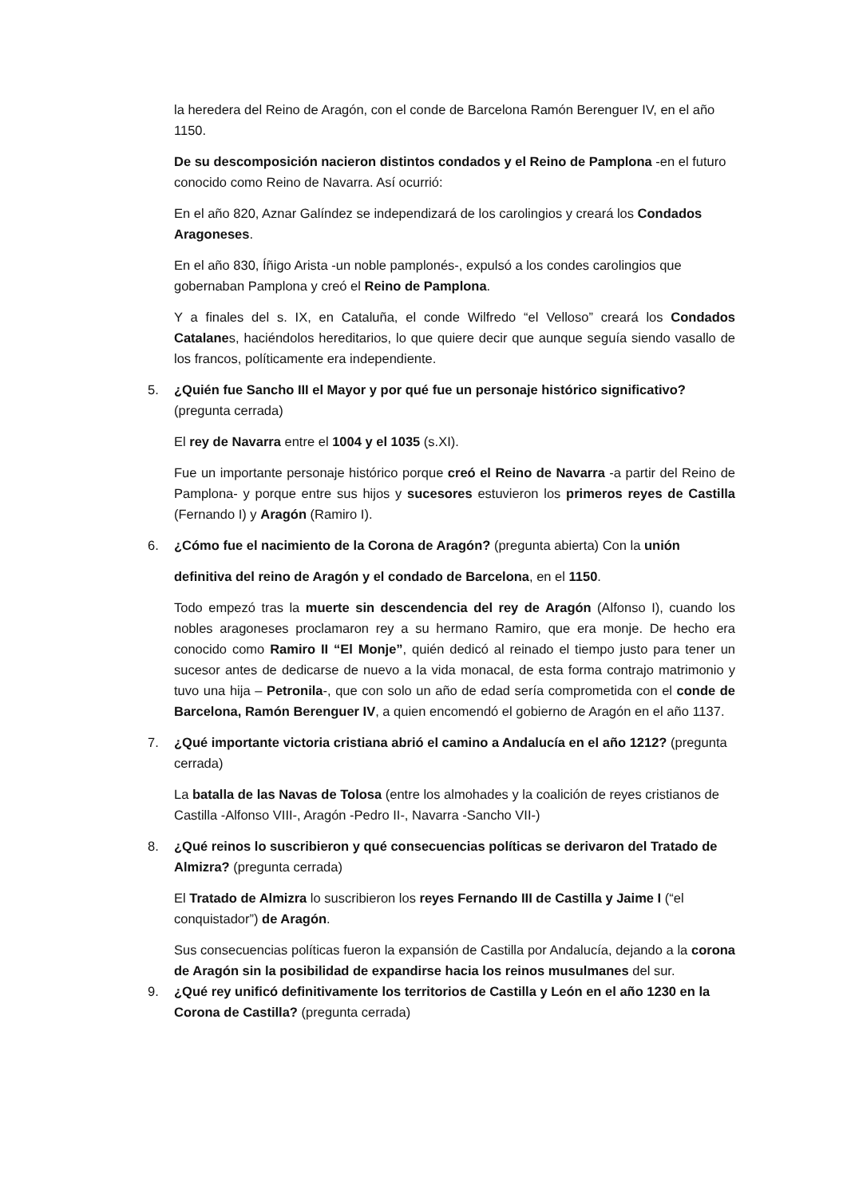la heredera del Reino de Aragón, con el conde de Barcelona Ramón Berenguer IV, en el año 1150.
De su descomposición nacieron distintos condados y el Reino de Pamplona -en el futuro conocido como Reino de Navarra. Así ocurrió:
En el año 820, Aznar Galíndez se independizará de los carolingios y creará los Condados Aragoneses.
En el año 830, Íñigo Arista -un noble pamplonés-, expulsó a los condes carolingios que gobernaban Pamplona y creó el Reino de Pamplona.
Y a finales del s. IX, en Cataluña, el conde Wilfredo “el Velloso” creará los Condados Catalanes, haciéndolos hereditarios, lo que quiere decir que aunque seguía siendo vasallo de los francos, políticamente era independiente.
5. ¿Quién fue Sancho III el Mayor y por qué fue un personaje histórico significativo? (pregunta cerrada)
El rey de Navarra entre el 1004 y el 1035 (s.XI).
Fue un importante personaje histórico porque creó el Reino de Navarra -a partir del Reino de Pamplona- y porque entre sus hijos y sucesores estuvieron los primeros reyes de Castilla (Fernando I) y Aragón (Ramiro I).
6. ¿Cómo fue el nacimiento de la Corona de Aragón? (pregunta abierta) Con la unión
definitiva del reino de Aragón y el condado de Barcelona, en el 1150.
Todo empezó tras la muerte sin descendencia del rey de Aragón (Alfonso I), cuando los nobles aragoneses proclamaron rey a su hermano Ramiro, que era monje. De hecho era conocido como Ramiro II “El Monje”, quién dedicó al reinado el tiempo justo para tener un sucesor antes de dedicarse de nuevo a la vida monacal, de esta forma contrajo matrimonio y tuvo una hija – Petronila-, que con solo un año de edad sería comprometida con el conde de Barcelona, Ramón Berenguer IV, a quien encomendó el gobierno de Aragón en el año 1137.
7. ¿Qué importante victoria cristiana abrió el camino a Andalucía en el año 1212? (pregunta cerrada)
La batalla de las Navas de Tolosa (entre los almohades y la coalición de reyes cristianos de Castilla -Alfonso VIII-, Aragón -Pedro II-, Navarra -Sancho VII-)
8. ¿Qué reinos lo suscribieron y qué consecuencias políticas se derivaron del Tratado de Almizra? (pregunta cerrada)
El Tratado de Almizra lo suscribieron los reyes Fernando III de Castilla y Jaime I (“el conquistador”) de Aragón.
Sus consecuencias políticas fueron la expansión de Castilla por Andalucía, dejando a la corona de Aragón sin la posibilidad de expandirse hacia los reinos musulmanes del sur.
9. ¿Qué rey unificó definitivamente los territorios de Castilla y León en el año 1230 en la Corona de Castilla? (pregunta cerrada)